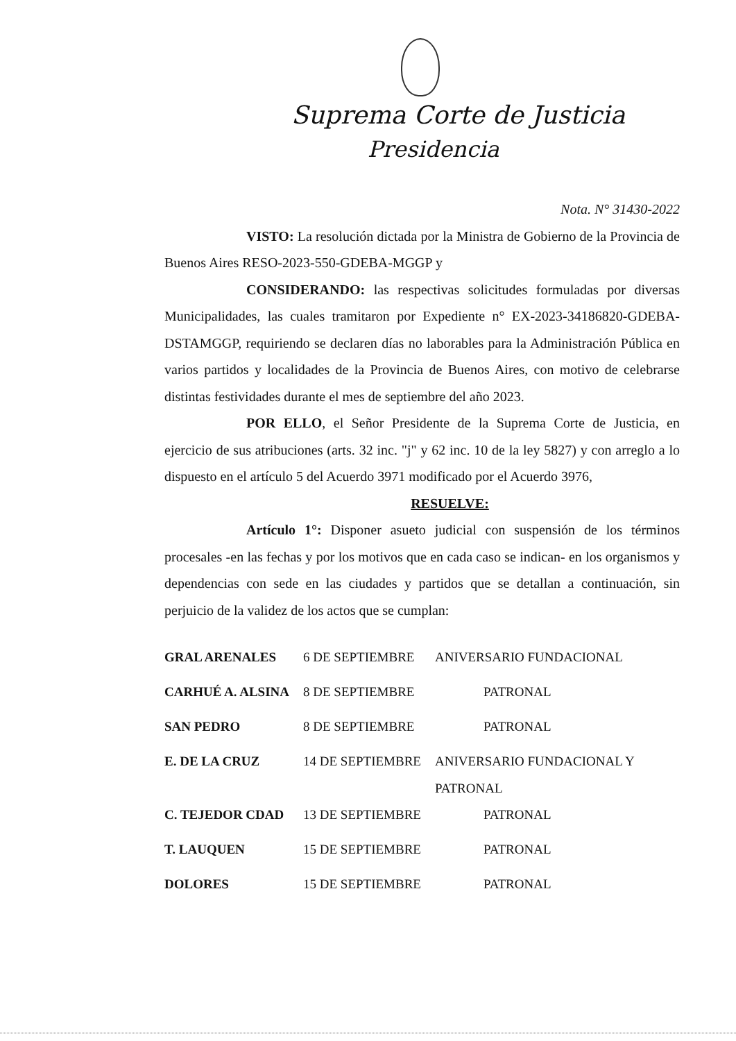Suprema Corte de Justicia
Presidencia
Nota. N° 31430-2022
VISTO: La resolución dictada por la Ministra de Gobierno de la Provincia de Buenos Aires RESO-2023-550-GDEBA-MGGP y
CONSIDERANDO: las respectivas solicitudes formuladas por diversas Municipalidades, las cuales tramitaron por Expediente n° EX-2023-34186820-GDEBA-DSTAMGGP, requiriendo se declaren días no laborables para la Administración Pública en varios partidos y localidades de la Provincia de Buenos Aires, con motivo de celebrarse distintas festividades durante el mes de septiembre del año 2023.
POR ELLO, el Señor Presidente de la Suprema Corte de Justicia, en ejercicio de sus atribuciones (arts. 32 inc. "j" y 62 inc. 10 de la ley 5827) y con arreglo a lo dispuesto en el artículo 5 del Acuerdo 3971 modificado por el Acuerdo 3976,
RESUELVE:
Artículo 1°: Disponer asueto judicial con suspensión de los términos procesales -en las fechas y por los motivos que en cada caso se indican- en los organismos y dependencias con sede en las ciudades y partidos que se detallan a continuación, sin perjuicio de la validez de los actos que se cumplan:
| GRAL ARENALES | 6 DE SEPTIEMBRE | ANIVERSARIO FUNDACIONAL |
| CARHUÉ A. ALSINA | 8 DE SEPTIEMBRE | PATRONAL |
| SAN PEDRO | 8 DE SEPTIEMBRE | PATRONAL |
| E. DE LA CRUZ | 14 DE SEPTIEMBRE | ANIVERSARIO FUNDACIONAL Y PATRONAL |
| C. TEJEDOR CDAD | 13 DE SEPTIEMBRE | PATRONAL |
| T. LAUQUEN | 15 DE SEPTIEMBRE | PATRONAL |
| DOLORES | 15 DE SEPTIEMBRE | PATRONAL |